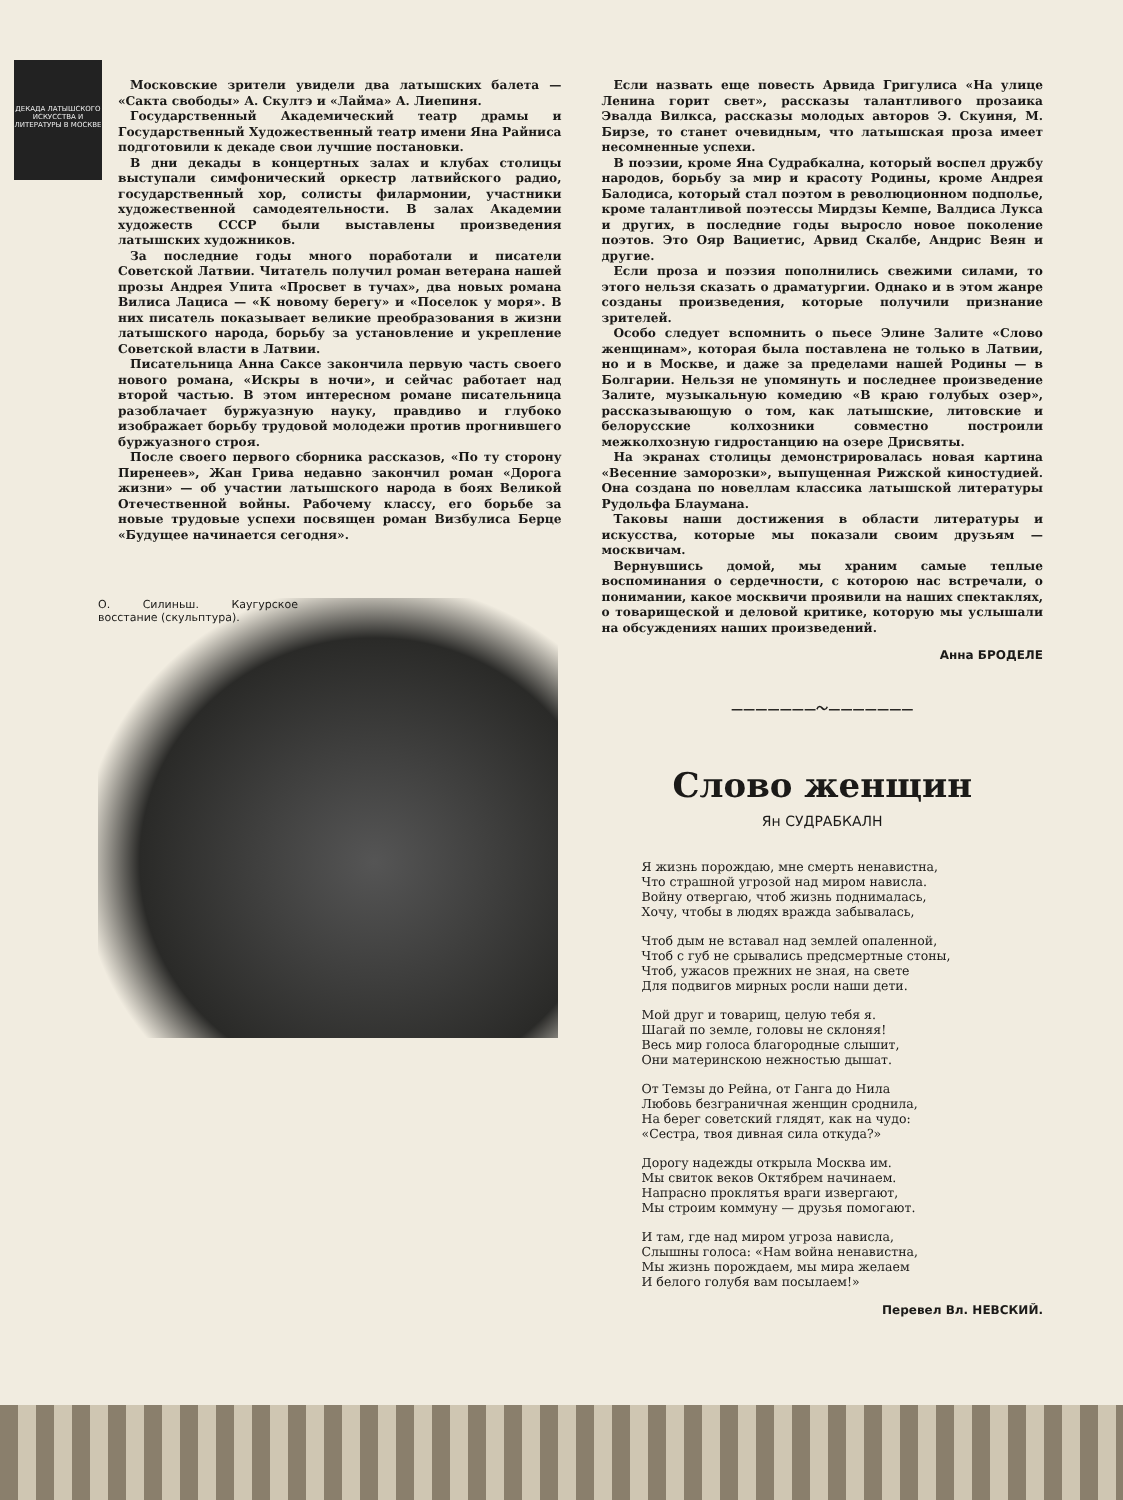ДЕКАДА ЛАТЫШСКОГО ИСКУССТВА И ЛИТЕРАТУРЫ В МОСКВЕ
Московские зрители увидели два латышских балета — «Сакта свободы» А. Скултэ и «Лайма» А. Лиепиня.
Государственный Академический театр драмы и Государственный Художественный театр имени Яна Райниса подготовили к декаде свои лучшие постановки.
В дни декады в концертных залах и клубах столицы выступали симфонический оркестр латвийского радио, государственный хор, солисты филармонии, участники художественной самодеятельности. В залах Академии художеств СССР были выставлены произведения латышских художников.
За последние годы много поработали и писатели Советской Латвии. Читатель получил роман ветерана нашей прозы Андрея Упита «Просвет в тучах», два новых романа Вилиса Лациса — «К новому берегу» и «Поселок у моря». В них писатель показывает великие преобразования в жизни латышского народа, борьбу за установление и укрепление Советской власти в Латвии.
Писательница Анна Саксе закончила первую часть своего нового романа, «Искры в ночи», и сейчас работает над второй частью. В этом интересном романе писательница разоблачает буржуазную науку, правдиво и глубоко изображает борьбу трудовой молодежи против прогнившего буржуазного строя.
После своего первого сборника рассказов, «По ту сторону Пиренеев», Жан Грива недавно закончил роман «Дорога жизни» — об участии латышского народа в боях Великой Отечественной войны. Рабочему классу, его борьбе за новые трудовые успехи посвящен роман Визбулиса Берце «Будущее начинается сегодня».
О. Силиньш. Каугурское восстание (скульптура).
Если назвать еще повесть Арвида Григулиса «На улице Ленина горит свет», рассказы талантливого прозаика Эвалда Вилкса, рассказы молодых авторов Э. Скуиня, М. Бирзе, то станет очевидным, что латышская проза имеет несомненные успехи.
В поэзии, кроме Яна Судрабкална, который воспел дружбу народов, борьбу за мир и красоту Родины, кроме Андрея Балодиса, который стал поэтом в революционном подполье, кроме талантливой поэтессы Мирдзы Кемпе, Валдиса Лукса и других, в последние годы выросло новое поколение поэтов. Это Ояр Вациетис, Арвид Скалбе, Андрис Веян и другие.
Если проза и поэзия пополнились свежими силами, то этого нельзя сказать о драматургии. Однако и в этом жанре созданы произведения, которые получили признание зрителей.
Особо следует вспомнить о пьесе Элине Залите «Слово женщинам», которая была поставлена не только в Латвии, но и в Москве, и даже за пределами нашей Родины — в Болгарии. Нельзя не упомянуть и последнее произведение Залите, музыкальную комедию «В краю голубых озер», рассказывающую о том, как латышские, литовские и белорусские колхозники совместно построили межколхозную гидростанцию на озере Дрисвяты.
На экранах столицы демонстрировалась новая картина «Весенние заморозки», выпущенная Рижской киностудией. Она создана по новеллам классика латышской литературы Рудольфа Блаумана.
Таковы наши достижения в области литературы и искусства, которые мы показали своим друзьям — москвичам.
Вернувшись домой, мы храним самые теплые воспоминания о сердечности, с которою нас встречали, о понимании, какое москвичи проявили на наших спектаклях, о товарищеской и деловой критике, которую мы услышали на обсуждениях наших произведений.
Анна БРОДЕЛЕ
———————〜———————
Слово женщин
Ян СУДРАБКАЛН
Я жизнь порождаю, мне смерть ненавистна,
Что страшной угрозой над миром нависла.
Войну отвергаю, чтоб жизнь поднималась,
Хочу, чтобы в людях вражда забывалась,
Чтоб дым не вставал над землей опаленной,
Чтоб с губ не срывались предсмертные стоны,
Чтоб, ужасов прежних не зная, на свете
Для подвигов мирных росли наши дети.
Мой друг и товарищ, целую тебя я.
Шагай по земле, головы не склоняя!
Весь мир голоса благородные слышит,
Они материнскою нежностью дышат.
От Темзы до Рейна, от Ганга до Нила
Любовь безграничная женщин сроднила,
На берег советский глядят, как на чудо:
«Сестра, твоя дивная сила откуда?»
Дорогу надежды открыла Москва им.
Мы свиток веков Октябрем начинаем.
Напрасно проклятья враги извергают,
Мы строим коммуну — друзья помогают.
И там, где над миром угроза нависла,
Слышны голоса: «Нам война ненавистна,
Мы жизнь порождаем, мы мира желаем
И белого голубя вам посылаем!»
Перевел Вл. НЕВСКИЙ.